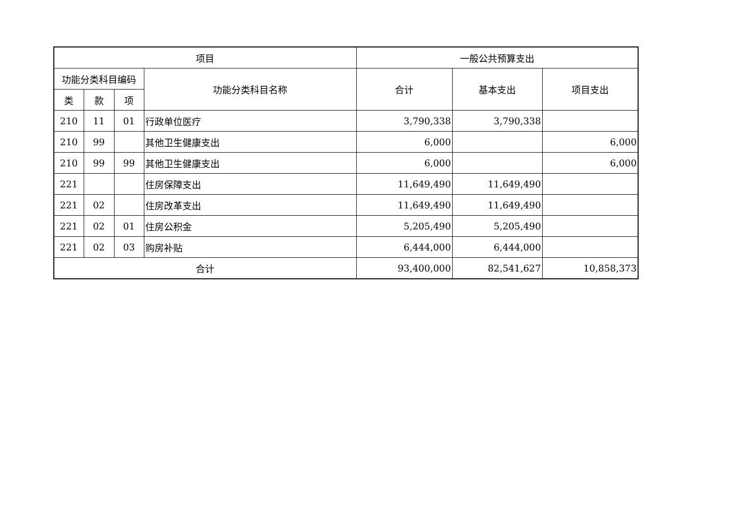| 项目 | | | | 一般公共预算支出 | | |
| --- | --- | --- | --- | --- | --- | --- |
| 功能分类科目编码 | | | 功能分类科目名称 | 合计 | 基本支出 | 项目支出 |
| 类 | 款 | 项 | | | | |
| 210 | 11 | 01 | 行政单位医疗 | 3,790,338 | 3,790,338 | |
| 210 | 99 | | 其他卫生健康支出 | 6,000 | | 6,000 |
| 210 | 99 | 99 | 其他卫生健康支出 | 6,000 | | 6,000 |
| 221 | | | 住房保障支出 | 11,649,490 | 11,649,490 | |
| 221 | 02 | | 住房改革支出 | 11,649,490 | 11,649,490 | |
| 221 | 02 | 01 | 住房公积金 | 5,205,490 | 5,205,490 | |
| 221 | 02 | 03 | 购房补贴 | 6,444,000 | 6,444,000 | |
| 合计 | | | | 93,400,000 | 82,541,627 | 10,858,373 |